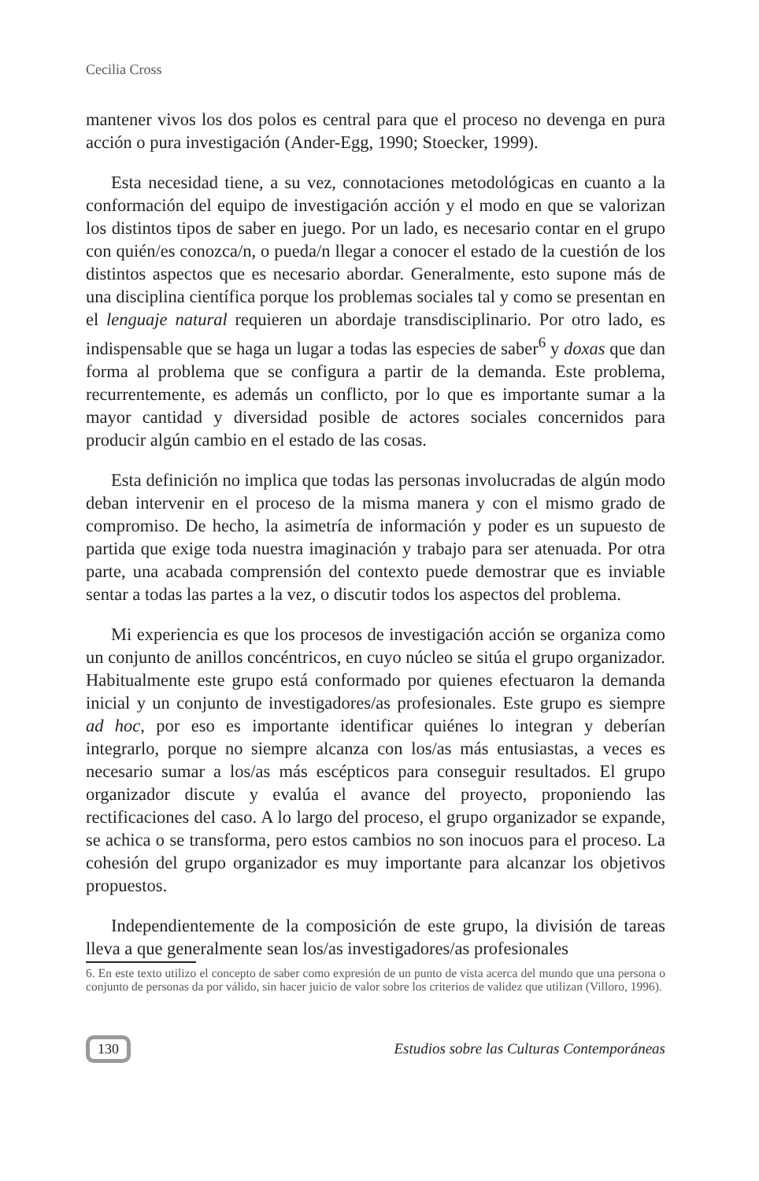Cecilia Cross
mantener vivos los dos polos es central para que el proceso no devenga en pura acción o pura investigación (Ander-Egg, 1990; Stoecker, 1999).
Esta necesidad tiene, a su vez, connotaciones metodológicas en cuanto a la conformación del equipo de investigación acción y el modo en que se valorizan los distintos tipos de saber en juego. Por un lado, es necesario contar en el grupo con quién/es conozca/n, o pueda/n llegar a conocer el estado de la cuestión de los distintos aspectos que es necesario abordar. Generalmente, esto supone más de una disciplina científica porque los problemas sociales tal y como se presentan en el lenguaje natural requieren un abordaje transdisciplinario. Por otro lado, es indispensable que se haga un lugar a todas las especies de saber<sup>6</sup> y doxas que dan forma al problema que se configura a partir de la demanda. Este problema, recurrentemente, es además un conflicto, por lo que es importante sumar a la mayor cantidad y diversidad posible de actores sociales concernidos para producir algún cambio en el estado de las cosas.
Esta definición no implica que todas las personas involucradas de algún modo deban intervenir en el proceso de la misma manera y con el mismo grado de compromiso. De hecho, la asimetría de información y poder es un supuesto de partida que exige toda nuestra imaginación y trabajo para ser atenuada. Por otra parte, una acabada comprensión del contexto puede demostrar que es inviable sentar a todas las partes a la vez, o discutir todos los aspectos del problema.
Mi experiencia es que los procesos de investigación acción se organiza como un conjunto de anillos concéntricos, en cuyo núcleo se sitúa el grupo organizador. Habitualmente este grupo está conformado por quienes efectuaron la demanda inicial y un conjunto de investigadores/as profesionales. Este grupo es siempre ad hoc, por eso es importante identificar quiénes lo integran y deberían integrarlo, porque no siempre alcanza con los/as más entusiastas, a veces es necesario sumar a los/as más escépticos para conseguir resultados. El grupo organizador discute y evalúa el avance del proyecto, proponiendo las rectificaciones del caso. A lo largo del proceso, el grupo organizador se expande, se achica o se transforma, pero estos cambios no son inocuos para el proceso. La cohesión del grupo organizador es muy importante para alcanzar los objetivos propuestos.
Independientemente de la composición de este grupo, la división de tareas lleva a que generalmente sean los/as investigadores/as profesionales
6. En este texto utilizo el concepto de saber como expresión de un punto de vista acerca del mundo que una persona o conjunto de personas da por válido, sin hacer juicio de valor sobre los criterios de validez que utilizan (Villoro, 1996).
130 Estudios sobre las Culturas Contemporáneas